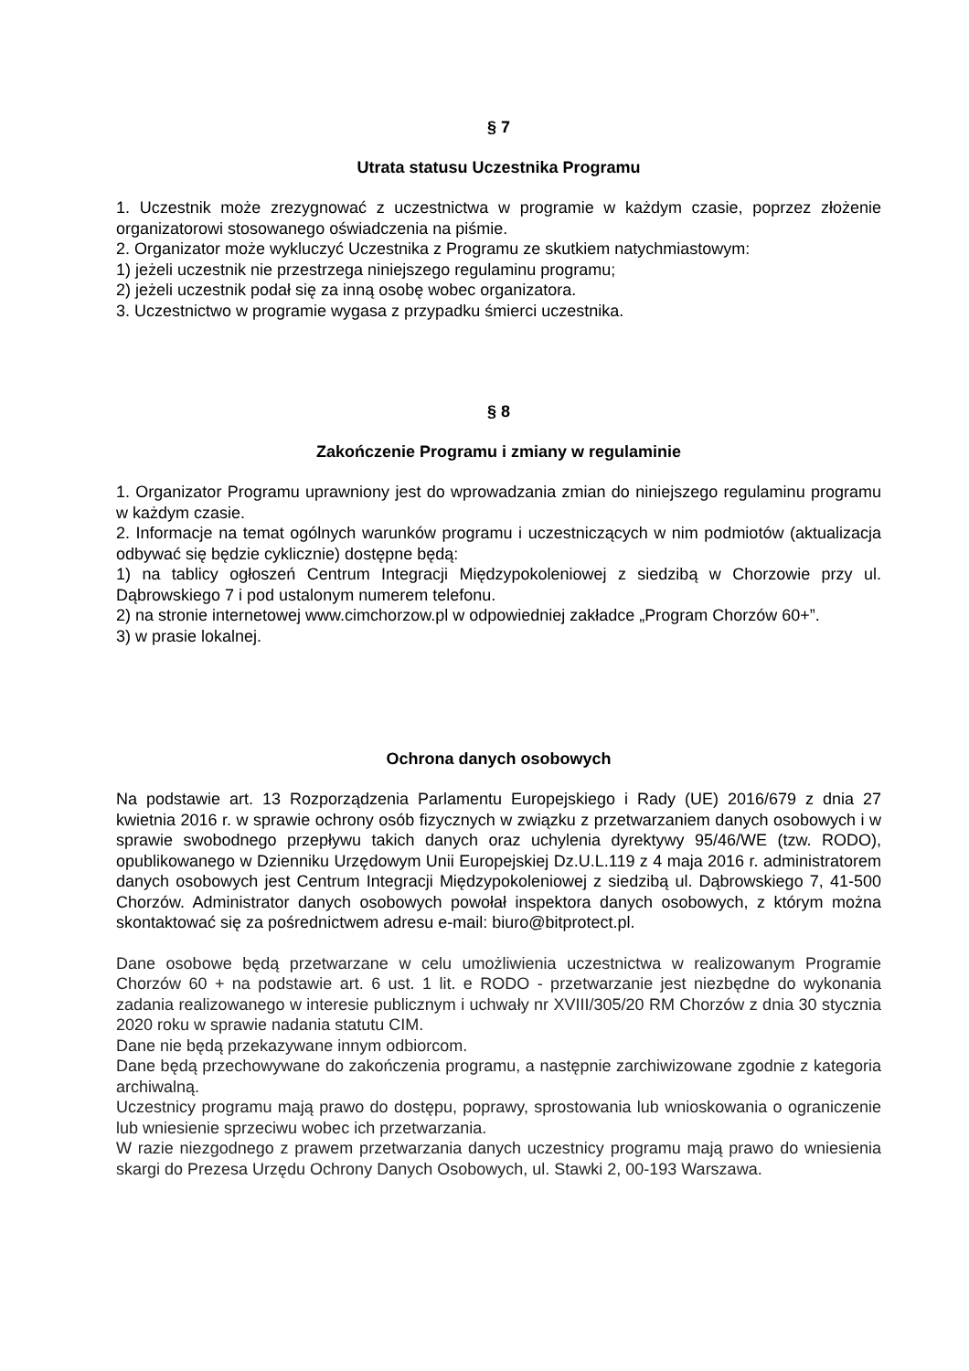§ 7
Utrata statusu Uczestnika Programu
1. Uczestnik może zrezygnować z uczestnictwa w programie w każdym czasie, poprzez złożenie organizatorowi stosowanego oświadczenia na piśmie.
2. Organizator może wykluczyć Uczestnika z Programu ze skutkiem natychmiastowym:
1) jeżeli uczestnik nie przestrzega niniejszego regulaminu programu;
2) jeżeli uczestnik podał się za inną osobę wobec organizatora.
3. Uczestnictwo w programie wygasa z przypadku śmierci uczestnika.
§ 8
Zakończenie Programu i zmiany w regulaminie
1. Organizator Programu uprawniony jest do wprowadzania zmian do niniejszego regulaminu programu w każdym czasie.
2. Informacje na temat ogólnych warunków programu i uczestniczących w nim podmiotów (aktualizacja odbywać się będzie cyklicznie) dostępne będą:
1) na tablicy ogłoszeń Centrum Integracji Międzypokoleniowej z siedzibą w Chorzowie przy ul. Dąbrowskiego 7 i pod ustalonym numerem telefonu.
2) na stronie internetowej www.cimchorzow.pl w odpowiedniej zakładce „Program Chorzów 60+”.
3) w prasie lokalnej.
Ochrona danych osobowych
Na podstawie art. 13 Rozporządzenia Parlamentu Europejskiego i Rady (UE) 2016/679 z dnia 27 kwietnia 2016 r. w sprawie ochrony osób fizycznych w związku z przetwarzaniem danych osobowych i w sprawie swobodnego przepływu takich danych oraz uchylenia dyrektywy 95/46/WE (tzw. RODO), opublikowanego w Dzienniku Urzędowym Unii Europejskiej Dz.U.L.119 z 4 maja 2016 r. administratorem danych osobowych jest Centrum Integracji Międzypokoleniowej z siedzibą ul. Dąbrowskiego 7, 41-500 Chorzów. Administrator danych osobowych powołał inspektora danych osobowych, z którym można skontaktować się za pośrednictwem adresu e-mail: biuro@bitprotect.pl.
Dane osobowe będą przetwarzane w celu umożliwienia uczestnictwa w realizowanym Programie Chorzów 60 + na podstawie art. 6 ust. 1 lit. e RODO - przetwarzanie jest niezbędne do wykonania zadania realizowanego w interesie publicznym i uchwały nr XVIII/305/20 RM Chorzów z dnia 30 stycznia 2020 roku w sprawie nadania statutu CIM.
Dane nie będą przekazywane innym odbiorcom.
Dane będą przechowywane do zakończenia programu, a następnie zarchiwizowane zgodnie z kategoria archiwalną.
Uczestnicy programu mają prawo do dostępu, poprawy, sprostowania lub wnioskowania o ograniczenie lub wniesienie sprzeciwu wobec ich przetwarzania.
W razie niezgodnego z prawem przetwarzania danych uczestnicy programu mają prawo do wniesienia skargi do Prezesa Urzędu Ochrony Danych Osobowych, ul. Stawki 2, 00-193 Warszawa.